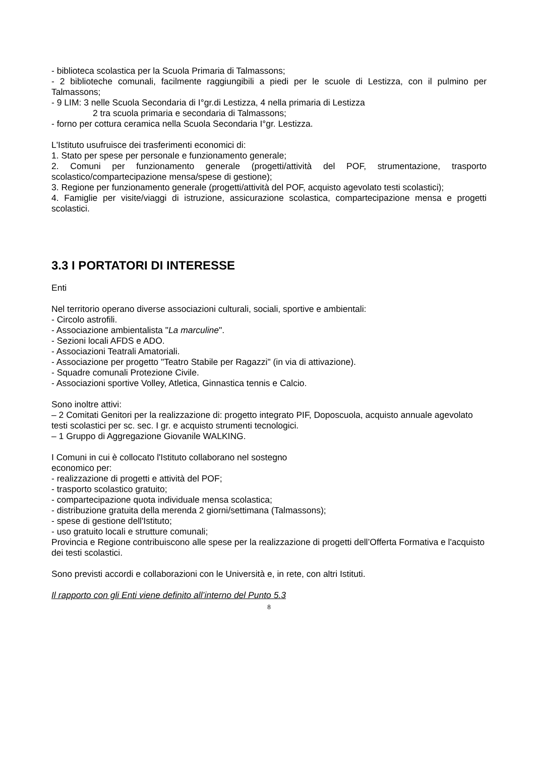- biblioteca scolastica per la Scuola Primaria di Talmassons;
- 2 biblioteche comunali, facilmente raggiungibili a piedi per le scuole di Lestizza, con il pulmino per Talmassons;
- 9 LIM: 3 nelle Scuola Secondaria di I°gr.di Lestizza, 4 nella primaria di Lestizza
2 tra scuola primaria e secondaria di Talmassons;
- forno per cottura ceramica nella Scuola Secondaria I°gr. Lestizza.
L'Istituto usufruisce dei trasferimenti economici di:
1. Stato per spese per personale e funzionamento generale;
2. Comuni per funzionamento generale (progetti/attività del POF, strumentazione, trasporto scolastico/compartecipazione mensa/spese di gestione);
3. Regione per funzionamento generale (progetti/attività del POF, acquisto agevolato testi scolastici);
4. Famiglie per visite/viaggi di istruzione, assicurazione scolastica, compartecipazione mensa e progetti scolastici.
3.3 I PORTATORI DI INTERESSE
Enti
Nel territorio operano diverse associazioni culturali, sociali, sportive e ambientali:
- Circolo astrofili.
- Associazione ambientalista "La marculine".
- Sezioni locali AFDS e ADO.
- Associazioni Teatrali Amatoriali.
- Associazione per progetto "Teatro Stabile per Ragazzi" (in via di attivazione).
- Squadre comunali Protezione Civile.
- Associazioni sportive Volley, Atletica, Ginnastica tennis e Calcio.
Sono inoltre attivi:
– 2 Comitati Genitori per la realizzazione di: progetto integrato PIF, Doposcuola, acquisto annuale agevolato testi scolastici per sc. sec. I gr. e acquisto strumenti tecnologici.
– 1 Gruppo di Aggregazione Giovanile WALKING.
I Comuni in cui è collocato l'Istituto collaborano nel sostegno
economico per:
- realizzazione di progetti e attività del POF;
- trasporto scolastico gratuito;
- compartecipazione quota individuale mensa scolastica;
- distribuzione gratuita della merenda 2 giorni/settimana (Talmassons);
- spese di gestione dell'Istituto;
- uso gratuito locali e strutture comunali;
Provincia e Regione contribuiscono alle spese per la realizzazione di progetti dell’Offerta Formativa e l'acquisto dei testi scolastici.
Sono previsti accordi e collaborazioni con le Università e, in rete, con altri Istituti.
Il rapporto con gli Enti viene definito all’interno del Punto 5.3
8